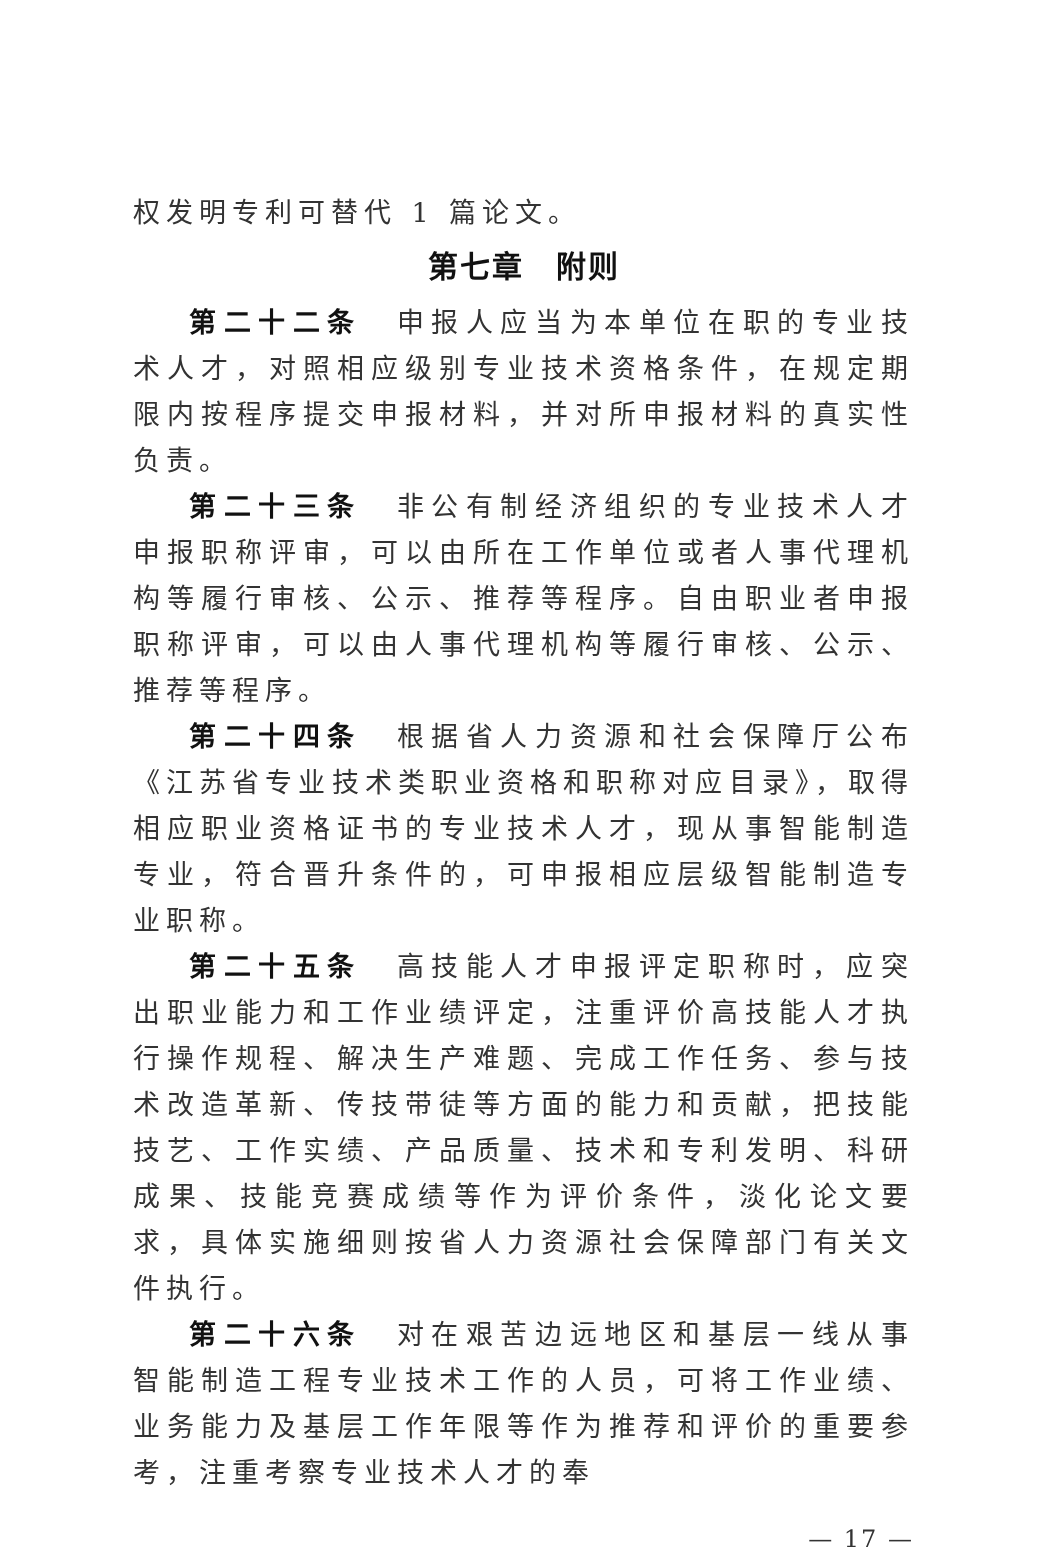权发明专利可替代 1 篇论文。
第七章　附则
第二十二条　申报人应当为本单位在职的专业技术人才，对照相应级别专业技术资格条件，在规定期限内按程序提交申报材料，并对所申报材料的真实性负责。
第二十三条　非公有制经济组织的专业技术人才申报职称评审，可以由所在工作单位或者人事代理机构等履行审核、公示、推荐等程序。自由职业者申报职称评审，可以由人事代理机构等履行审核、公示、推荐等程序。
第二十四条　根据省人力资源和社会保障厅公布《江苏省专业技术类职业资格和职称对应目录》，取得相应职业资格证书的专业技术人才，现从事智能制造专业，符合晋升条件的，可申报相应层级智能制造专业职称。
第二十五条　高技能人才申报评定职称时，应突出职业能力和工作业绩评定，注重评价高技能人才执行操作规程、解决生产难题、完成工作任务、参与技术改造革新、传技带徒等方面的能力和贡献，把技能技艺、工作实绩、产品质量、技术和专利发明、科研成果、技能竞赛成绩等作为评价条件，淡化论文要求，具体实施细则按省人力资源社会保障部门有关文件执行。
第二十六条　对在艰苦边远地区和基层一线从事智能制造工程专业技术工作的人员，可将工作业绩、业务能力及基层工作年限等作为推荐和评价的重要参考，注重考察专业技术人才的奉
— 17 —